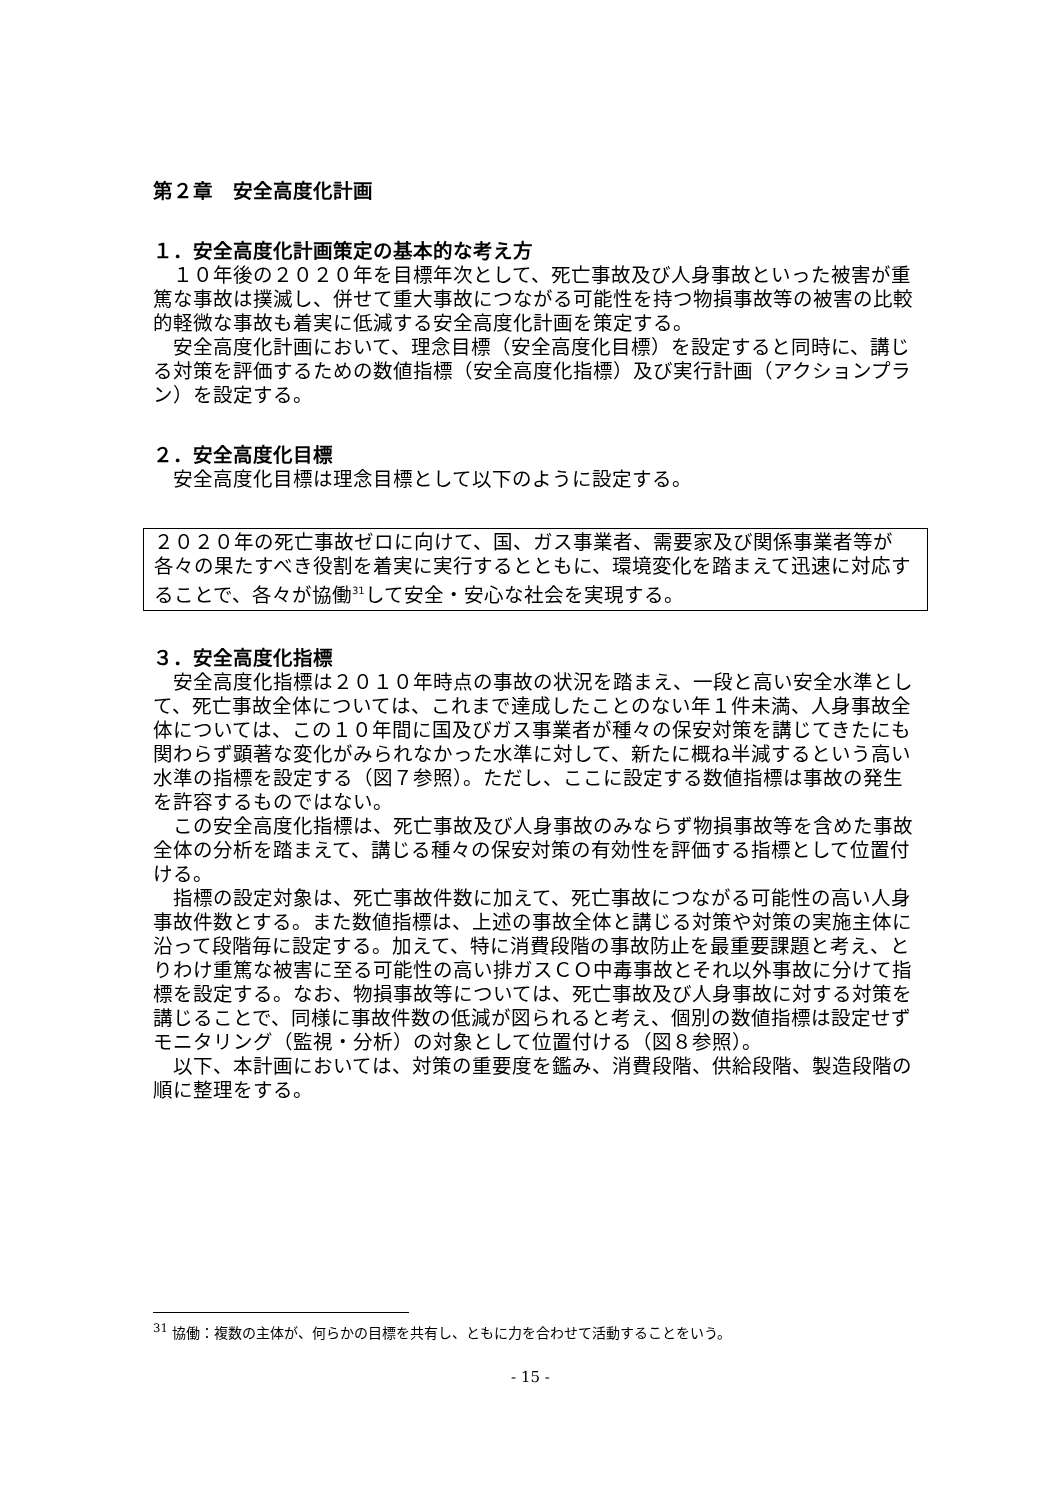第２章　安全高度化計画
１．安全高度化計画策定の基本的な考え方
１０年後の２０２０年を目標年次として、死亡事故及び人身事故といった被害が重篤な事故は撲滅し、併せて重大事故につながる可能性を持つ物損事故等の被害の比較的軽微な事故も着実に低減する安全高度化計画を策定する。
安全高度化計画において、理念目標（安全高度化目標）を設定すると同時に、講じる対策を評価するための数値指標（安全高度化指標）及び実行計画（アクションプラン）を設定する。
２．安全高度化目標
安全高度化目標は理念目標として以下のように設定する。
２０２０年の死亡事故ゼロに向けて、国、ガス事業者、需要家及び関係事業者等が各々の果たすべき役割を着実に実行するとともに、環境変化を踏まえて迅速に対応することで、各々が協働<sup>31</sup>して安全・安心な社会を実現する。
３．安全高度化指標
安全高度化指標は２０１０年時点の事故の状況を踏まえ、一段と高い安全水準として、死亡事故全体については、これまで達成したことのない年１件未満、人身事故全体については、この１０年間に国及びガス事業者が種々の保安対策を講じてきたにも関わらず顕著な変化がみられなかった水準に対して、新たに概ね半減するという高い水準の指標を設定する（図７参照）。ただし、ここに設定する数値指標は事故の発生を許容するものではない。
この安全高度化指標は、死亡事故及び人身事故のみならず物損事故等を含めた事故全体の分析を踏まえて、講じる種々の保安対策の有効性を評価する指標として位置付ける。
指標の設定対象は、死亡事故件数に加えて、死亡事故につながる可能性の高い人身事故件数とする。また数値指標は、上述の事故全体と講じる対策や対策の実施主体に沿って段階毎に設定する。加えて、特に消費段階の事故防止を最重要課題と考え、とりわけ重篤な被害に至る可能性の高い排ガスＣＯ中毒事故とそれ以外事故に分けて指標を設定する。なお、物損事故等については、死亡事故及び人身事故に対する対策を講じることで、同様に事故件数の低減が図られると考え、個別の数値指標は設定せずモニタリング（監視・分析）の対象として位置付ける（図８参照）。
以下、本計画においては、対策の重要度を鑑み、消費段階、供給段階、製造段階の順に整理をする。
<sup>31</sup> 協働：複数の主体が、何らかの目標を共有し、ともに力を合わせて活動することをいう。
- 15 -